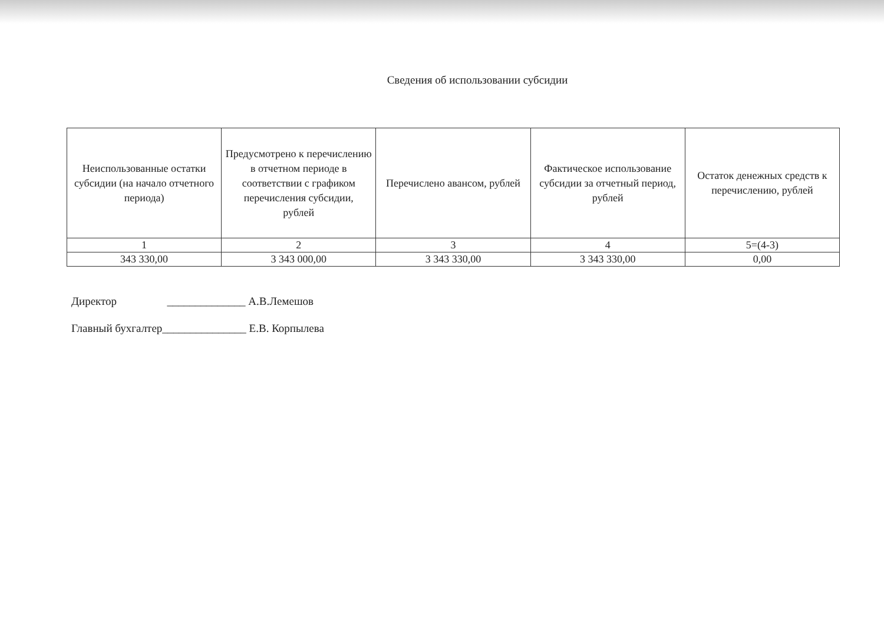Сведения об использовании субсидии
| Неиспользованные остатки субсидии (на начало отчетного периода) | Предусмотрено к перечислению в отчетном периоде в соответствии с графиком перечисления субсидии, рублей | Перечислено авансом, рублей | Фактическое использование субсидии за отчетный период, рублей | Остаток денежных средств к перечислению, рублей |
| --- | --- | --- | --- | --- |
| 1 | 2 | 3 | 4 | 5=(4-3) |
| 343 330,00 | 3 343 000,00 | 3 343 330,00 | 3 343 330,00 | 0,00 |
Директор ______________ А.В.Лемешов
Главный бухгалтер_______________ Е.В. Корпылева